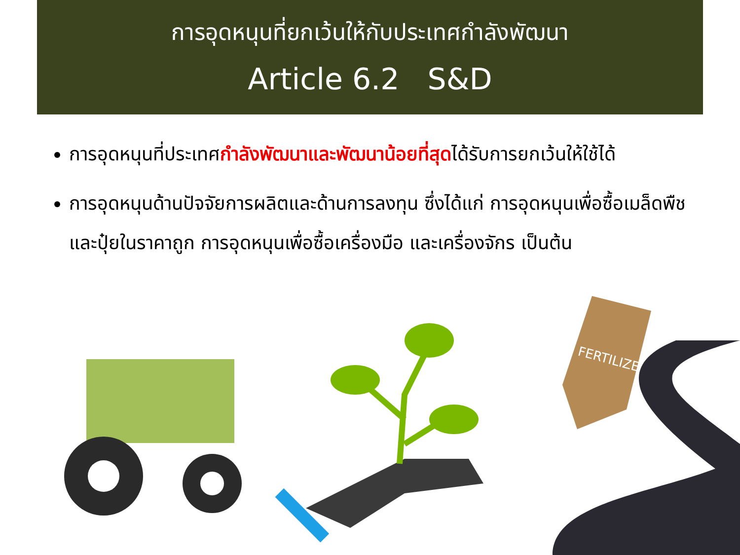การอุดหนุนที่ยกเว้นให้กับประเทศกำลังพัฒนา
Article 6.2 S&D
การอุดหนุนที่ประเทศกำลังพัฒนาและพัฒนาน้อยที่สุดได้รับการยกเว้นให้ใช้ได้
การอุดหนุนด้านปัจจัยการผลิตและด้านการลงทุน ซึ่งได้แก่ การอุดหนุนเพื่อซื้อเมล็ดพืชและปุ๋ยในราคาถูก การอุดหนุนเพื่อซื้อเครื่องมือ และเครื่องจักร เป็นต้น
FERTILIZER